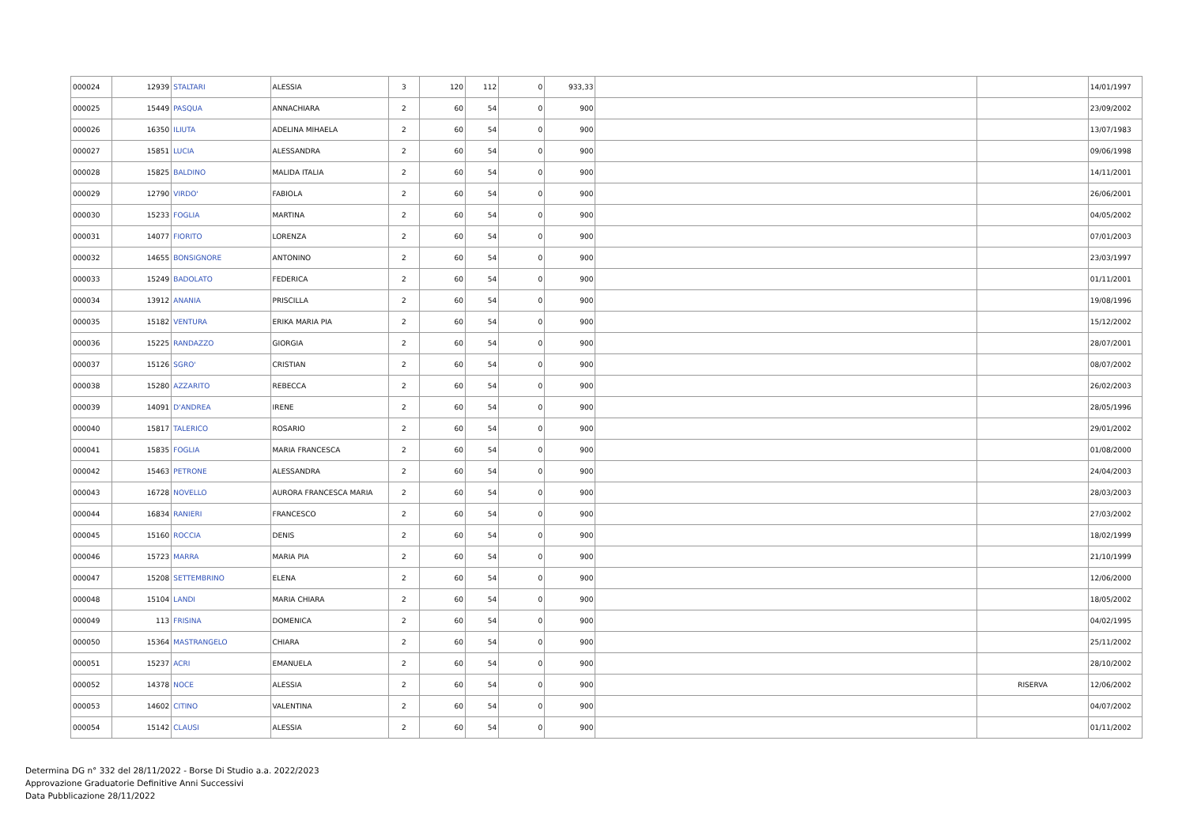| 000024 | 12939 | STALTARI | ALESSIA | 3 | 120 | 112 | 0 | 933,33 | | | 14/01/1997 |
| 000025 | 15449 | PASQUA | ANNACHIARA | 2 | 60 | 54 | 0 | 900 | | | 23/09/2002 |
| 000026 | 16350 | ILIUTA | ADELINA MIHAELA | 2 | 60 | 54 | 0 | 900 | | | 13/07/1983 |
| 000027 | 15851 | LUCIA | ALESSANDRA | 2 | 60 | 54 | 0 | 900 | | | 09/06/1998 |
| 000028 | 15825 | BALDINO | MALIDA ITALIA | 2 | 60 | 54 | 0 | 900 | | | 14/11/2001 |
| 000029 | 12790 | VIRDO' | FABIOLA | 2 | 60 | 54 | 0 | 900 | | | 26/06/2001 |
| 000030 | 15233 | FOGLIA | MARTINA | 2 | 60 | 54 | 0 | 900 | | | 04/05/2002 |
| 000031 | 14077 | FIORITO | LORENZA | 2 | 60 | 54 | 0 | 900 | | | 07/01/2003 |
| 000032 | 14655 | BONSIGNORE | ANTONINO | 2 | 60 | 54 | 0 | 900 | | | 23/03/1997 |
| 000033 | 15249 | BADOLATO | FEDERICA | 2 | 60 | 54 | 0 | 900 | | | 01/11/2001 |
| 000034 | 13912 | ANANIA | PRISCILLA | 2 | 60 | 54 | 0 | 900 | | | 19/08/1996 |
| 000035 | 15182 | VENTURA | ERIKA MARIA PIA | 2 | 60 | 54 | 0 | 900 | | | 15/12/2002 |
| 000036 | 15225 | RANDAZZO | GIORGIA | 2 | 60 | 54 | 0 | 900 | | | 28/07/2001 |
| 000037 | 15126 | SGRO' | CRISTIAN | 2 | 60 | 54 | 0 | 900 | | | 08/07/2002 |
| 000038 | 15280 | AZZARITO | REBECCA | 2 | 60 | 54 | 0 | 900 | | | 26/02/2003 |
| 000039 | 14091 | D'ANDREA | IRENE | 2 | 60 | 54 | 0 | 900 | | | 28/05/1996 |
| 000040 | 15817 | TALERICO | ROSARIO | 2 | 60 | 54 | 0 | 900 | | | 29/01/2002 |
| 000041 | 15835 | FOGLIA | MARIA FRANCESCA | 2 | 60 | 54 | 0 | 900 | | | 01/08/2000 |
| 000042 | 15463 | PETRONE | ALESSANDRA | 2 | 60 | 54 | 0 | 900 | | | 24/04/2003 |
| 000043 | 16728 | NOVELLO | AURORA FRANCESCA MARIA | 2 | 60 | 54 | 0 | 900 | | | 28/03/2003 |
| 000044 | 16834 | RANIERI | FRANCESCO | 2 | 60 | 54 | 0 | 900 | | | 27/03/2002 |
| 000045 | 15160 | ROCCIA | DENIS | 2 | 60 | 54 | 0 | 900 | | | 18/02/1999 |
| 000046 | 15723 | MARRA | MARIA PIA | 2 | 60 | 54 | 0 | 900 | | | 21/10/1999 |
| 000047 | 15208 | SETTEMBRINO | ELENA | 2 | 60 | 54 | 0 | 900 | | | 12/06/2000 |
| 000048 | 15104 | LANDI | MARIA CHIARA | 2 | 60 | 54 | 0 | 900 | | | 18/05/2002 |
| 000049 | 113 | FRISINA | DOMENICA | 2 | 60 | 54 | 0 | 900 | | | 04/02/1995 |
| 000050 | 15364 | MASTRANGELO | CHIARA | 2 | 60 | 54 | 0 | 900 | | | 25/11/2002 |
| 000051 | 15237 | ACRI | EMANUELA | 2 | 60 | 54 | 0 | 900 | | | 28/10/2002 |
| 000052 | 14378 | NOCE | ALESSIA | 2 | 60 | 54 | 0 | 900 | | RISERVA | 12/06/2002 |
| 000053 | 14602 | CITINO | VALENTINA | 2 | 60 | 54 | 0 | 900 | | | 04/07/2002 |
| 000054 | 15142 | CLAUSI | ALESSIA | 2 | 60 | 54 | 0 | 900 | | | 01/11/2002 |
Determina DG n° 332 del 28/11/2022 - Borse Di Studio a.a. 2022/2023
Approvazione Graduatorie Definitive Anni Successivi
Data Pubblicazione 28/11/2022